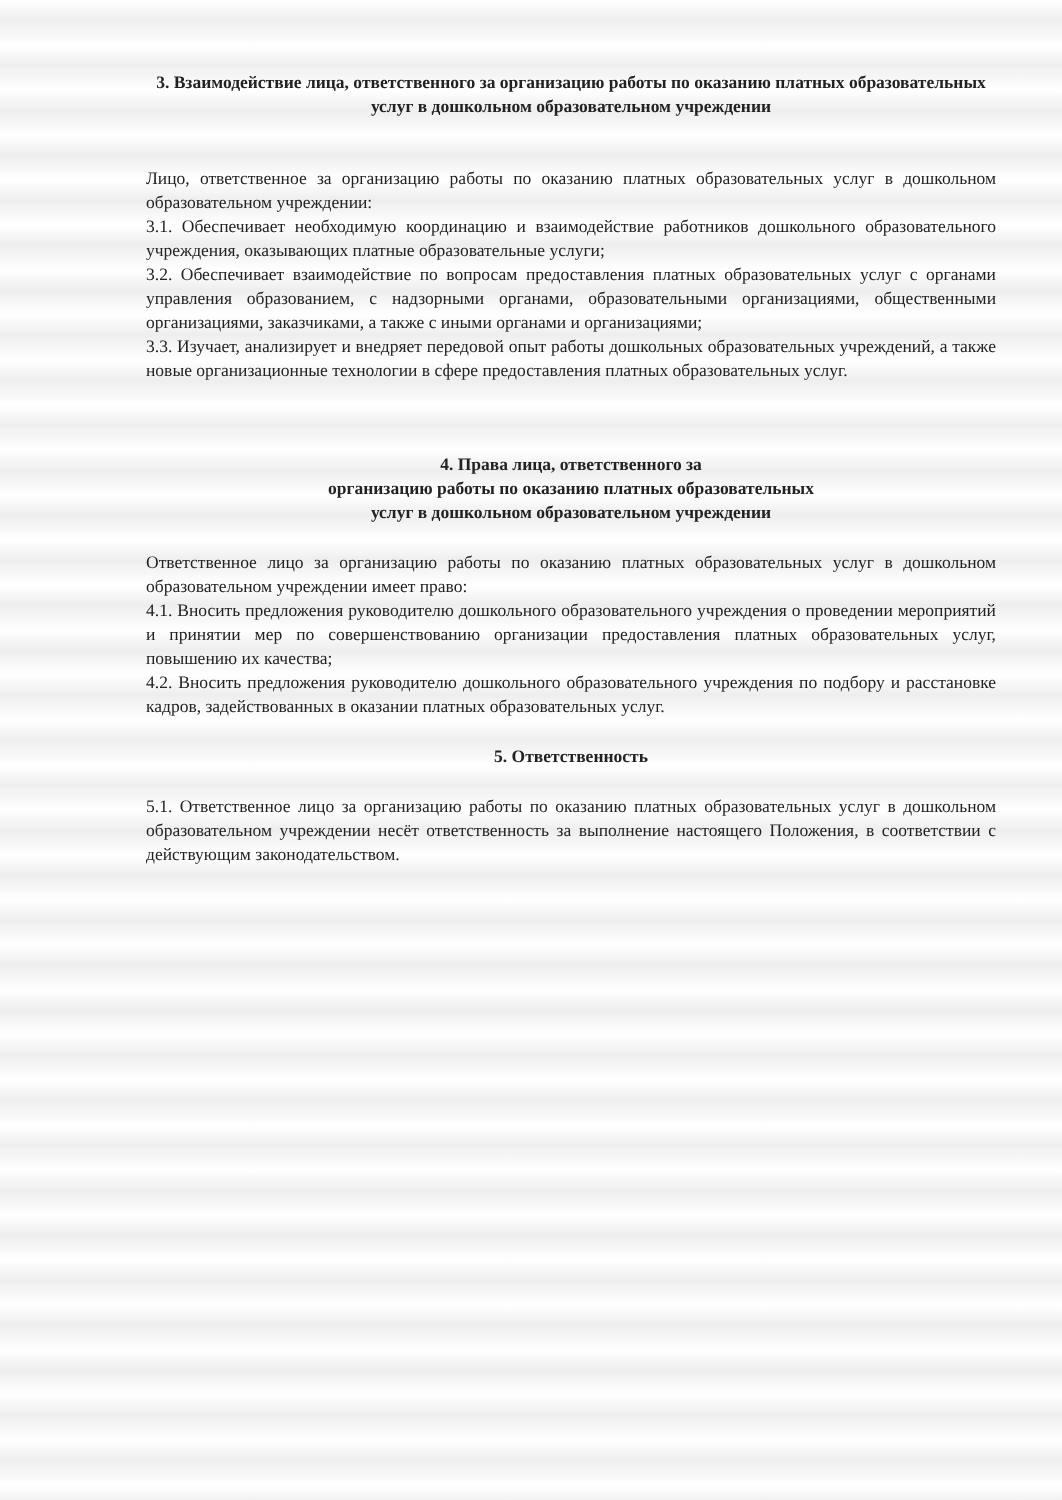3. Взаимодействие лица, ответственного за организацию работы по оказанию платных образовательных услуг в дошкольном образовательном учреждении
Лицо, ответственное за организацию работы по оказанию платных образовательных услуг в дошкольном образовательном учреждении:
3.1. Обеспечивает необходимую координацию и взаимодействие работников дошкольного образовательного учреждения, оказывающих платные образовательные услуги;
3.2. Обеспечивает взаимодействие по вопросам предоставления платных образовательных услуг с органами управления образованием, с надзорными органами, образовательными организациями, общественными организациями, заказчиками, а также с иными органами и организациями;
3.3. Изучает, анализирует и внедряет передовой опыт работы дошкольных образовательных учреждений, а также новые организационные технологии в сфере предоставления платных образовательных услуг.
4. Права лица, ответственного за
организацию работы по оказанию платных образовательных
услуг в дошкольном образовательном учреждении
Ответственное лицо за организацию работы по оказанию платных образовательных услуг в дошкольном образовательном учреждении имеет право:
4.1. Вносить предложения руководителю дошкольного образовательного учреждения о проведении мероприятий и принятии мер по совершенствованию организации предоставления платных образовательных услуг, повышению их качества;
4.2. Вносить предложения руководителю дошкольного образовательного учреждения по подбору и расстановке кадров, задействованных в оказании платных образовательных услуг.
5. Ответственность
5.1. Ответственное лицо за организацию работы по оказанию платных образовательных услуг в дошкольном образовательном учреждении несёт ответственность за выполнение настоящего Положения, в соответствии с действующим законодательством.